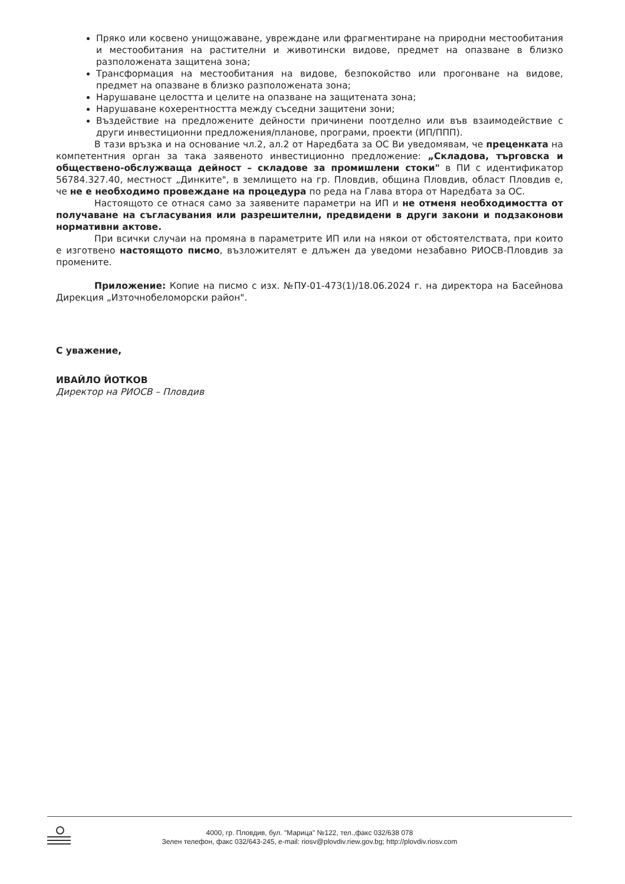Пряко или косвено унищожаване, увреждане или фрагментиране на природни местообитания и местообитания на растителни и животински видове, предмет на опазване в близко разположената защитена зона;
Трансформация на местообитания на видове, безпокойство или прогонване на видове, предмет на опазване в близко разположената зона;
Нарушаване целостта и целите на опазване на защитената зона;
Нарушаване кохерентността между съседни защитени зони;
Въздействие на предложените дейности причинени поотделно или във взаимодействие с други инвестиционни предложения/планове, програми, проекти (ИП/ППП).
В тази връзка и на основание чл.2, ал.2 от Наредбата за ОС Ви уведомявам, че преценката на компетентния орган за така заявеното инвестиционно предложение: „Складова, търговска и обществено-обслужваща дейност – складове за промишлени стоки" в ПИ с идентификатор 56784.327.40, местност „Динките", в землището на гр. Пловдив, община Пловдив, област Пловдив е, че не е необходимо провеждане на процедура по реда на Глава втора от Наредбата за ОС.
Настоящото се отнася само за заявените параметри на ИП и не отменя необходимостта от получаване на съгласувания или разрешителни, предвидени в други закони и подзаконови нормативни актове.
При всички случаи на промяна в параметрите ИП или на някои от обстоятелствата, при които е изготвено настоящото писмо, възложителят е длъжен да уведоми незабавно РИОСВ-Пловдив за промените.
Приложение: Копие на писмо с изх. №ПУ-01-473(1)/18.06.2024 г. на директора на Басейнова Дирекция „Източнобеломорски район".
С уважение,
ИВАЙЛО ЙОТКОВ
Директор на РИОСВ – Пловдив
4000, гр. Пловдив, бул. "Марица" №122, тел.,факс 032/638 078
Зелен телефон, факс 032/643-245, e-mail: riosv@plovdiv.riew.gov.bg; http://plovdiv.riosv.com